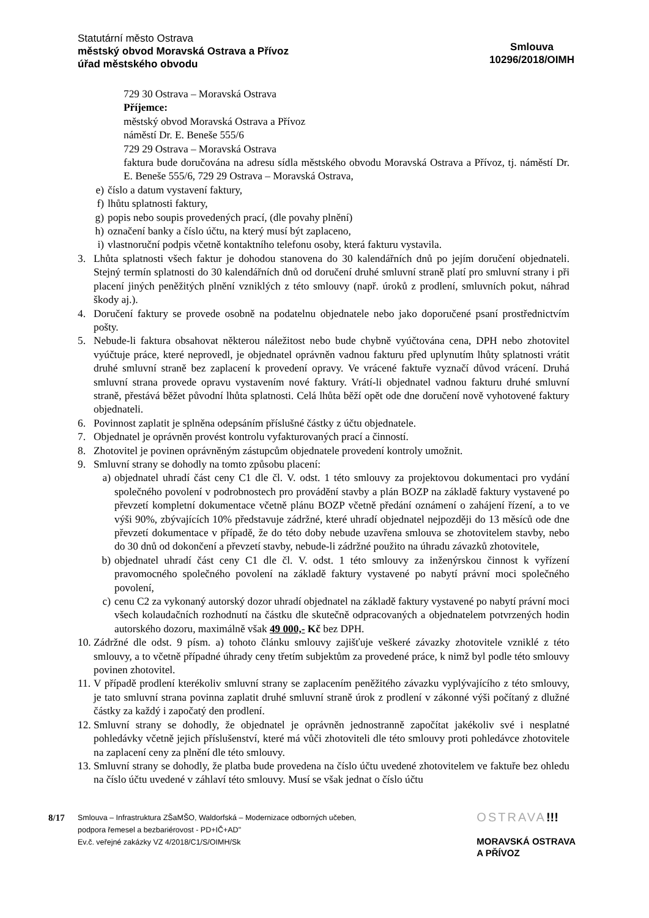Statutární město Ostrava
městský obvod Moravská Ostrava a Přívoz
úřad městského obvodu
Smlouva
10296/2018/OIMH
729 30 Ostrava – Moravská Ostrava
Příjemce:
městský obvod Moravská Ostrava a Přívoz
náměstí Dr. E. Beneše 555/6
729 29 Ostrava – Moravská Ostrava
faktura bude doručována na adresu sídla městského obvodu Moravská Ostrava a Přívoz, tj. náměstí Dr. E. Beneše 555/6, 729 29 Ostrava – Moravská Ostrava,
e) číslo a datum vystavení faktury,
f) lhůtu splatnosti faktury,
g) popis nebo soupis provedených prací, (dle povahy plnění)
h) označení banky a číslo účtu, na který musí být zaplaceno,
i) vlastnoruční podpis včetně kontaktního telefonu osoby, která fakturu vystavila.
3. Lhůta splatnosti všech faktur je dohodou stanovena do 30 kalendářních dnů po jejím doručení objednateli. Stejný termín splatnosti do 30 kalendářních dnů od doručení druhé smluvní straně platí pro smluvní strany i při placení jiných peněžitých plnění vzniklých z této smlouvy (např. úroků z prodlení, smluvních pokut, náhrad škody aj.).
4. Doručení faktury se provede osobně na podatelnu objednatele nebo jako doporučené psaní prostřednictvím pošty.
5. Nebude-li faktura obsahovat některou náležitost nebo bude chybně vyúčtována cena, DPH nebo zhotovitel vyúčtuje práce, které neprovedl, je objednatel oprávněn vadnou fakturu před uplynutím lhůty splatnosti vrátit druhé smluvní straně bez zaplacení k provedení opravy. Ve vrácené faktuře vyznačí důvod vrácení. Druhá smluvní strana provede opravu vystavením nové faktury. Vrátí-li objednatel vadnou fakturu druhé smluvní straně, přestává běžet původní lhůta splatnosti. Celá lhůta běží opět ode dne doručení nově vyhotovené faktury objednateli.
6. Povinnost zaplatit je splněna odepsáním příslušné částky z účtu objednatele.
7. Objednatel je oprávněn provést kontrolu vyfakturovaných prací a činností.
8. Zhotovitel je povinen oprávněným zástupcům objednatele provedení kontroly umožnit.
9. Smluvní strany se dohodly na tomto způsobu placení:
a) objednatel uhradí část ceny C1 dle čl. V. odst. 1 této smlouvy za projektovou dokumentaci pro vydání společného povolení v podrobnostech pro provádění stavby a plán BOZP na základě faktury vystavené po převzetí kompletní dokumentace včetně plánu BOZP včetně předání oznámení o zahájení řízení, a to ve výši 90%, zbývajících 10% představuje zádržné, které uhradí objednatel nejpozději do 13 měsíců ode dne převzetí dokumentace v případě, že do této doby nebude uzavřena smlouva se zhotovitelem stavby, nebo do 30 dnů od dokončení a převzetí stavby, nebude-li zádržné použito na úhradu závazků zhotovitele,
b) objednatel uhradí část ceny C1 dle čl. V. odst. 1 této smlouvy za inženýrskou činnost k vyřízení pravomocného společného povolení na základě faktury vystavené po nabytí právní moci společného povolení,
c) cenu C2 za vykonaný autorský dozor uhradí objednatel na základě faktury vystavené po nabytí právní moci všech kolaudačních rozhodnutí na částku dle skutečně odpracovaných a objednatelem potvrzených hodin autorského dozoru, maximálně však 49 000,- Kč bez DPH.
10. Zádržné dle odst. 9 písm. a) tohoto článku smlouvy zajišťuje veškeré závazky zhotovitele vzniklé z této smlouvy, a to včetně případné úhrady ceny třetím subjektům za provedené práce, k nimž byl podle této smlouvy povinen zhotovitel.
11. V případě prodlení kterékoliv smluvní strany se zaplacením peněžitého závazku vyplývajícího z této smlouvy, je tato smluvní strana povinna zaplatit druhé smluvní straně úrok z prodlení v zákonné výši počítaný z dlužné částky za každý i započatý den prodlení.
12. Smluvní strany se dohodly, že objednatel je oprávněn jednostranně započítat jakékoliv své i nesplatné pohledávky včetně jejich příslušenství, které má vůči zhotoviteli dle této smlouvy proti pohledávce zhotovitele na zaplacení ceny za plnění dle této smlouvy.
13. Smluvní strany se dohodly, že platba bude provedena na číslo účtu uvedené zhotovitelem ve faktuře bez ohledu na číslo účtu uvedené v záhlaví této smlouvy. Musí se však jednat o číslo účtu
8/17
Smlouva – Infrastruktura ZŠaMŠO, Waldorfská – Modernizace odborných učeben,
podpora řemesel a bezbariérovost - PD+IČ+AD"
Ev.č. veřejné zakázky VZ 4/2018/C1/S/OIMH/Sk
OSTRAVA!!!
MORAVSKÁ OSTRAVA
A PŘÍVOZ